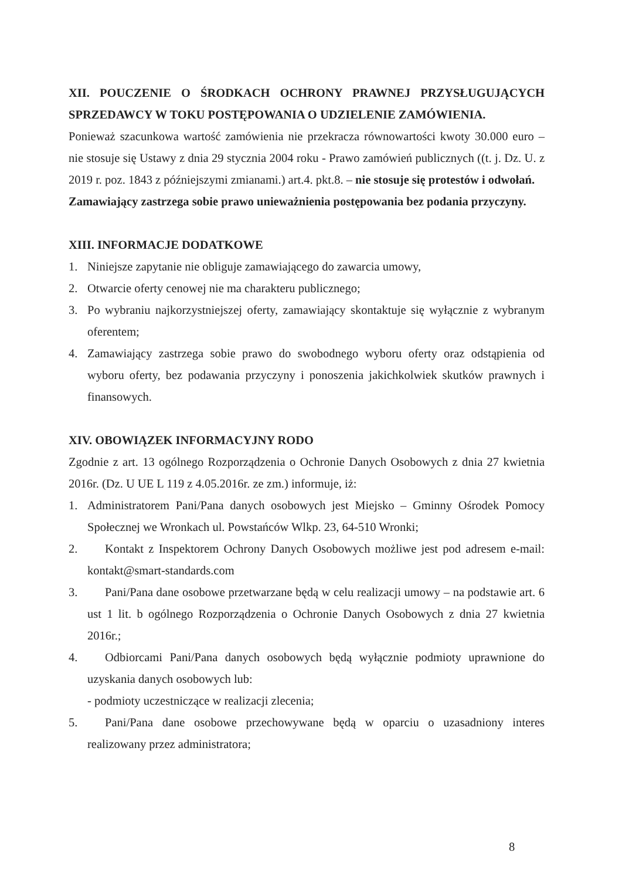XII. POUCZENIE O ŚRODKACH OCHRONY PRAWNEJ PRZYSŁUGUJĄCYCH SPRZEDAWCY W TOKU POSTĘPOWANIA O UDZIELENIE ZAMÓWIENIA.
Ponieważ szacunkowa wartość zamówienia nie przekracza równowartości kwoty 30.000 euro – nie stosuje się Ustawy z dnia 29 stycznia 2004 roku - Prawo zamówień publicznych ((t. j. Dz. U. z 2019 r. poz. 1843 z późniejszymi zmianami.) art.4. pkt.8. – nie stosuje się protestów i odwołań.
Zamawiający zastrzega sobie prawo unieważnienia postępowania bez podania przyczyny.
XIII. INFORMACJE DODATKOWE
1. Niniejsze zapytanie nie obliguje zamawiającego do zawarcia umowy,
2. Otwarcie oferty cenowej nie ma charakteru publicznego;
3. Po wybraniu najkorzystniejszej oferty, zamawiający skontaktuje się wyłącznie z wybranym oferentem;
4. Zamawiający zastrzega sobie prawo do swobodnego wyboru oferty oraz odstąpienia od wyboru oferty, bez podawania przyczyny i ponoszenia jakichkolwiek skutków prawnych i finansowych.
XIV. OBOWIĄZEK INFORMACYJNY RODO
Zgodnie z art. 13 ogólnego Rozporządzenia o Ochronie Danych Osobowych z dnia 27 kwietnia 2016r. (Dz. U UE L 119 z 4.05.2016r. ze zm.) informuje, iż:
1. Administratorem Pani/Pana danych osobowych jest Miejsko – Gminny Ośrodek Pomocy Społecznej we Wronkach ul. Powstańców Wlkp. 23, 64-510 Wronki;
2. Kontakt z Inspektorem Ochrony Danych Osobowych możliwe jest pod adresem e-mail: kontakt@smart-standards.com
3. Pani/Pana dane osobowe przetwarzane będą w celu realizacji umowy – na podstawie art. 6 ust 1 lit. b ogólnego Rozporządzenia o Ochronie Danych Osobowych z dnia 27 kwietnia 2016r.;
4. Odbiorcami Pani/Pana danych osobowych będą wyłącznie podmioty uprawnione do uzyskania danych osobowych lub:
- podmioty uczestniczące w realizacji zlecenia;
5. Pani/Pana dane osobowe przechowywane będą w oparciu o uzasadniony interes realizowany przez administratora;
8